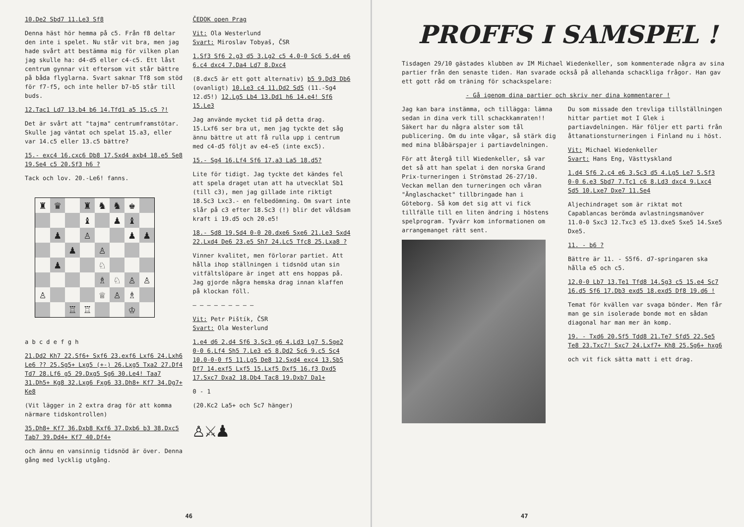10.De2 Sbd7 11.Le3 Sf8
Denna häst hör hemma på c5. Från f8 deltar den inte i spelet. Nu står vit bra, men jag hade svårt att bestämma mig för vilken plan jag skulle ha: d4-d5 eller c4-c5. Ett låst centrum gynnar vit eftersom vit står bättre på båda flyglarna. Svart saknar Tf8 som stöd för f7-f5, och inte heller b7-b5 står till buds.
12.Tac1 Ld7 13.b4 b6 14.Tfd1 a5 15.c5 ?!
Det är svårt att "tajma" centrumframstötar. Skulle jag väntat och spelat 15.a3, eller var 14.c5 eller 13.c5 bättre?
15.- exc4 16.cxc6 Db8 17.Sxd4 axb4 18.e5 Se8 19.Se4 c5 20.Sf3 h6 ?
Tack och lov. 20.-Le6! fanns.
♜
♛
♜
♞
♞
♚
♝
♟
♝
♟
♙
♟
♟
♟
♙
♟
♘
♗
♘
♙
♙
♙
♕
♙
♗
♖
♖
♔
a b c d e f g h
21.Dd2 Kh7 22.Sf6+ Sxf6 23.exf6 Lxf6 24.Lxh6 Le6 ?? 25.Sg5+ Lxg5 (+-) 26.Lxg5 Txa2 27.Df4 Td7 28.Lf6 g5 29.Dxg5 Sg6 30.Le4! Taa7 31.Dh5+ Kg8 32.Lxg6 Fxg6 33.Dh8+ Kf7 34.Dg7+ Ke8
(Vit lägger in 2 extra drag för att komma närmare tidskontrollen)
35.Dh8+ Kf7 36.Dxb8 Kxf6 37.Dxb6 b3 38.Dxc5 Tab7 39.Dd4+ Kf7 40.Df4+
och ännu en vansinnig tidsnöd är över. Denna gång med lycklig utgång.
ČEDOK open Prag
Vit: Ola Westerlund
Svart: Miroslav Tobyaš, ČSR
1.Sf3 Sf6 2.g3 d5 3.Lg2 c5 4.0-0 Sc6 5.d4 e6 6.c4 dxc4 7.Da4 Ld7 8.Dxc4
(8.dxc5 är ett gott alternativ) b5 9.Dd3 Db6 (ovanligt) 10.Le3 c4 11.Dd2 Sd5 (11.-Sg4 12.d5!) 12.Lg5 Lb4 13.Dd1 h6 14.e4! Sf6 15.Le3
Jag använde mycket tid på detta drag. 15.Lxf6 ser bra ut, men jag tyckte det såg ännu bättre ut att få rulla upp i centrum med c4-d5 följt av e4-e5 (inte exc5).
15.- Sg4 16.Lf4 Sf6 17.a3 La5 18.d5?
Lite för tidigt. Jag tyckte det kändes fel att spela draget utan att ha utvecklat Sb1 (till c3), men jag gillade inte riktigt 18.Sc3 Lxc3.- en felbedömning. Om svart inte slår på c3 efter 18.Sc3 (!) blir det våldsam kraft i 19.d5 och 20.e5!
18.- Sd8 19.Sd4 0-0 20.dxe6 Sxe6 21.Le3 Sxd4 22.Lxd4 De6 23.e5 Sh7 24.Lc5 Tfc8 25.Lxa8 ?
Vinner kvalitet, men förlorar partiet. Att hålla ihop ställningen i tidsnöd utan sin vitfältslöpare är inget att ens hoppas på. Jag gjorde några hemska drag innan klaffen på klockan föll.
— — — — — — — — —
Vit: Petr Pištík, ČSR
Svart: Ola Westerlund
1.e4 d6 2.d4 Sf6 3.Sc3 g6 4.Ld3 Lg7 5.Sge2 0-0 6.Lf4 Sh5 7.Le3 e5 8.Dd2 Sc6 9.c5 Sc4 10.0-0-0 f5 11.Lg5 De8 12.Sxd4 exc4 13.Sb5 Df7 14.exf5 Lxf5 15.Lxf5 Dxf5 16.f3 Dxd5 17.Sxc7 Dxa2 18.Db4 Tac8 19.Dxb7 Da1+
0 - 1
(20.Kc2 La5+ och Sc7 hänger)
♙⚔♟
46
PROFFS I SAMSPEL !
Tisdagen 29/10 gästades klubben av IM Michael Wiedenkeller, som kommenterade några av sina partier från den senaste tiden. Han svarade också på allehanda schackliga frågor. Han gav ett gott råd om träning för schackspelare:
- Gå igenom dina partier och skriv ner dina kommentarer !
Jag kan bara instämma, och tillägga: lämna sedan in dina verk till schackkamraten!! Säkert har du några alster som tål publicering. Om du inte vågar, så stärk dig med mina blåbärspajer i partiavdelningen.
För att återgå till Wiedenkeller, så var det så att han spelat i den norska Grand Prix-turneringen i Strömstad 26-27/10. Veckan mellan den turneringen och våran "Änglaschacket" tillbringade han i Göteborg. Så kom det sig att vi fick tillfälle till en liten ändring i höstens spelprogram. Tyvärr kom informationen om arrangemanget rätt sent.
Du som missade den trevliga tillställningen hittar partiet mot I Glek i partiavdelningen. Här följer ett parti från åttanationsturneringen i Finland nu i höst.
Vit: Michael Wiedenkeller
Svart: Hans Eng, Västtyskland
1.d4 Sf6 2.c4 e6 3.Sc3 d5 4.Lg5 Le7 5.Sf3 0-0 6.e3 Sbd7 7.Tc1 c6 8.Ld3 dxc4 9.Lxc4 Sd5 10.Lxe7 Dxe7 11.Se4
Aljechindraget som är riktat mot Capablancas berömda avlastningsmanöver 11.0-0 Sxc3 12.Txc3 e5 13.dxe5 Sxe5 14.Sxe5 Dxe5.
11. - b6 ?
Bättre är 11. - S5f6. d7-springaren ska hålla e5 och c5.
12.0-0 Lb7 13.Te1 Tfd8 14.Sg3 c5 15.e4 Sc7 16.d5 Sf6 17.Db3 exd5 18.exd5 Df8 19.d6 !
Temat för kvällen var svaga bönder. Men får man ge sin isolerade bonde mot en sådan diagonal har man mer än komp.
19. - Txd6 20.Sf5 Tdd8 21.Te7 Sfd5 22.Se5 Te8 23.Txc7! Sxc7 24.Lxf7+ Kh8 25.Sg6+ hxg6
och vit fick sätta matt i ett drag.
47